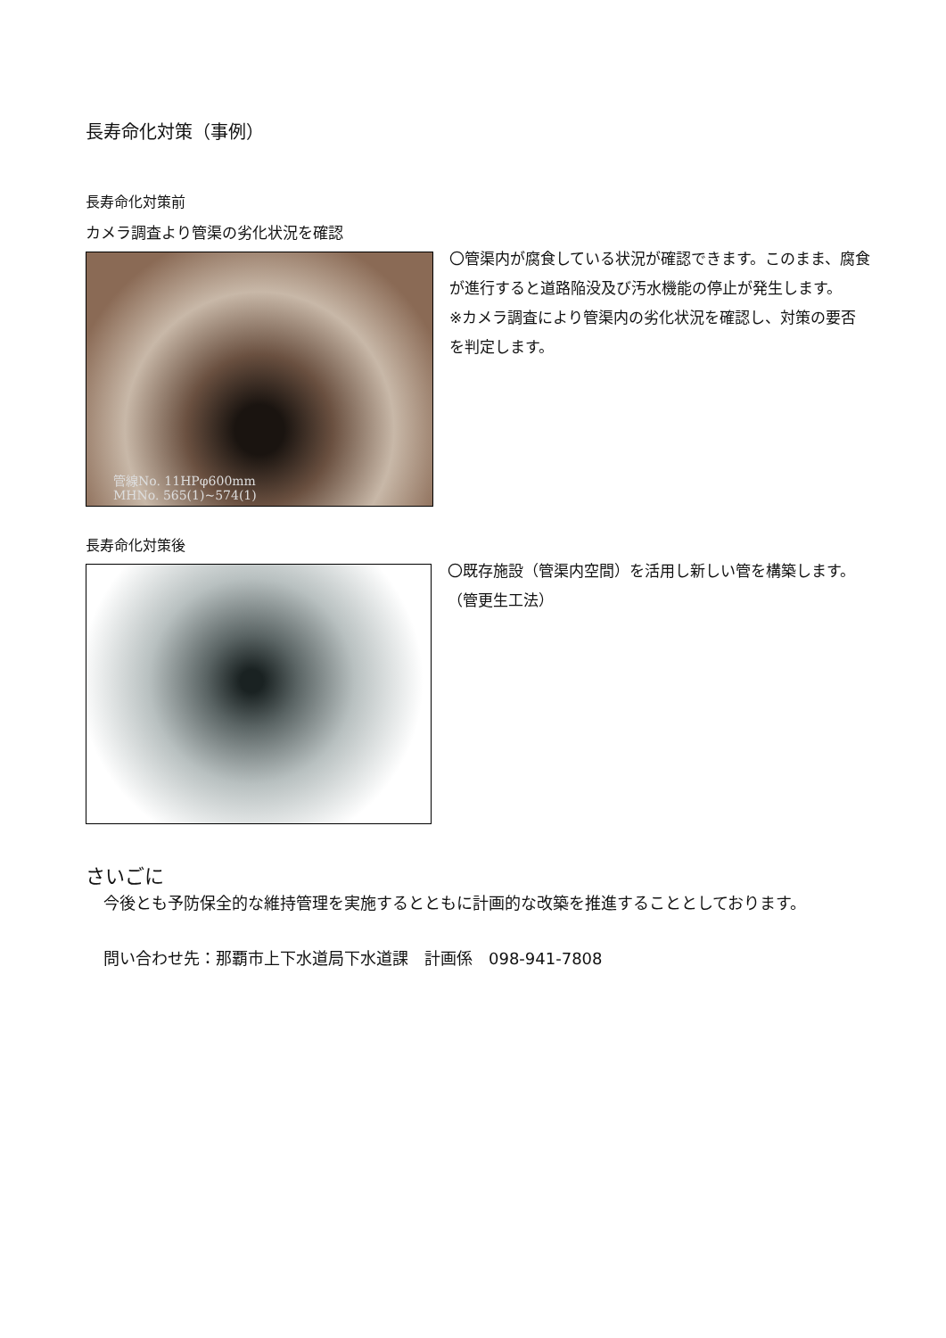長寿命化対策（事例）
長寿命化対策前
カメラ調査より管渠の劣化状況を確認
管線No. 11HPφ600mm
MHNo. 565(1)~574(1)
〇管渠内が腐食している状況が確認できます。このまま、腐食が進行すると道路陥没及び汚水機能の停止が発生します。
※カメラ調査により管渠内の劣化状況を確認し、対策の要否を判定します。
長寿命化対策後
〇既存施設（管渠内空間）を活用し新しい管を構築します。（管更生工法）
さいごに
今後とも予防保全的な維持管理を実施するとともに計画的な改築を推進することとしております。
問い合わせ先：那覇市上下水道局下水道課　計画係　098-941-7808